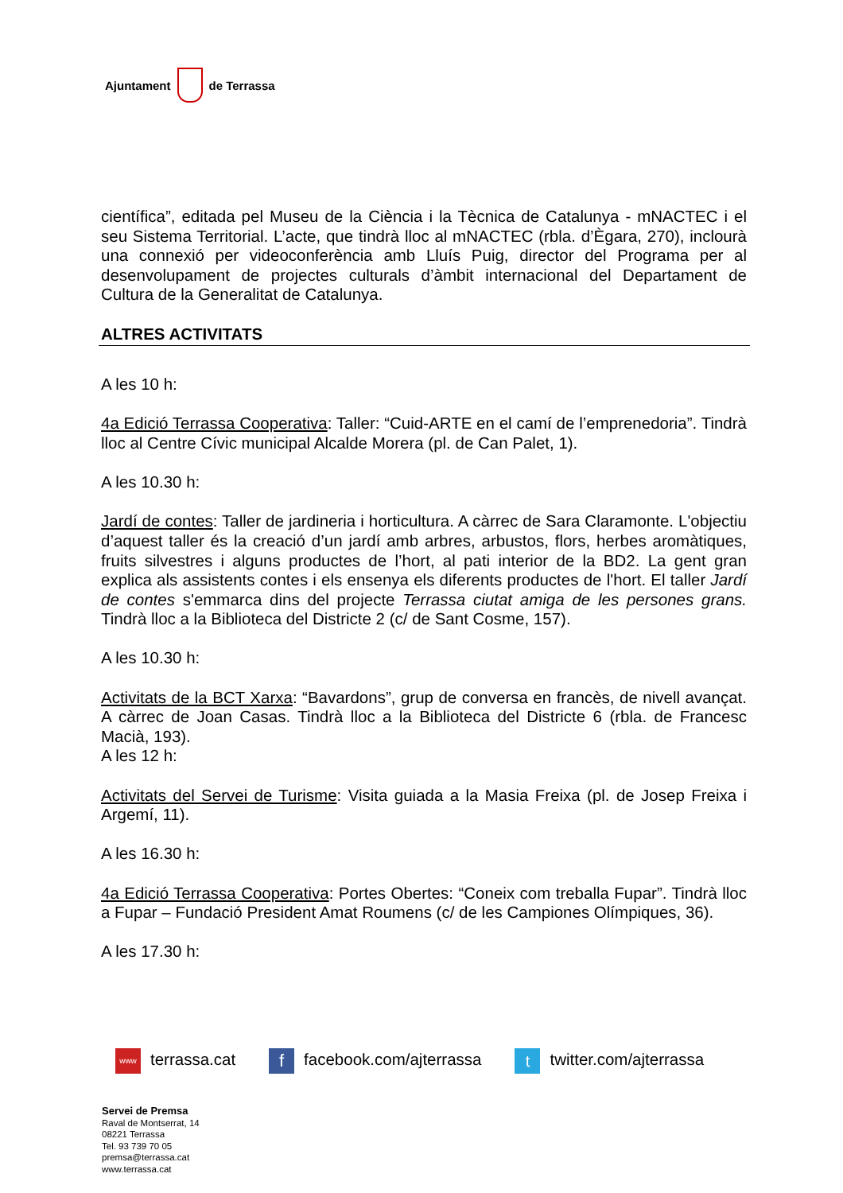Ajuntament de Terrassa
científica”, editada pel Museu de la Ciència i la Tècnica de Catalunya - mNACTEC i el seu Sistema Territorial. L’acte, que tindrà lloc al mNACTEC (rbla. d’Ègara, 270), inclourà una connexió per videoconferència amb Lluís Puig, director del Programa per al desenvolupament de projectes culturals d’àmbit internacional del Departament de Cultura de la Generalitat de Catalunya.
ALTRES ACTIVITATS
A les 10 h:
4a Edició Terrassa Cooperativa: Taller: “Cuid-ARTE en el camí de l’emprenedoria”. Tindrà lloc al Centre Cívic municipal Alcalde Morera (pl. de Can Palet, 1).
A les 10.30 h:
Jardí de contes: Taller de jardineria i horticultura. A càrrec de Sara Claramonte. L'objectiu d’aquest taller és la creació d’un jardí amb arbres, arbustos, flors, herbes aromàtiques, fruits silvestres i alguns productes de l’hort, al pati interior de la BD2. La gent gran explica als assistents contes i els ensenya els diferents productes de l'hort. El taller Jardí de contes s'emmarca dins del projecte Terrassa ciutat amiga de les persones grans. Tindrà lloc a la Biblioteca del Districte 2 (c/ de Sant Cosme, 157).
A les 10.30 h:
Activitats de la BCT Xarxa: “Bavardons”, grup de conversa en francès, de nivell avançat. A càrrec de Joan Casas. Tindrà lloc a la Biblioteca del Districte 6 (rbla. de Francesc Macià, 193).
A les 12 h:
Activitats del Servei de Turisme: Visita guiada a la Masia Freixa (pl. de Josep Freixa i Argemí, 11).
A les 16.30 h:
4a Edició Terrassa Cooperativa: Portes Obertes: “Coneix com treballa Fupar”. Tindrà lloc a Fupar – Fundació President Amat Roumens (c/ de les Campiones Olímpiques, 36).
A les 17.30 h:
www terrassa.cat f facebook.com/ajterrassa t twitter.com/ajterrassa
Servei de Premsa
Raval de Montserrat, 14
08221 Terrassa
Tel. 93 739 70 05
premsa@terrassa.cat
www.terrassa.cat